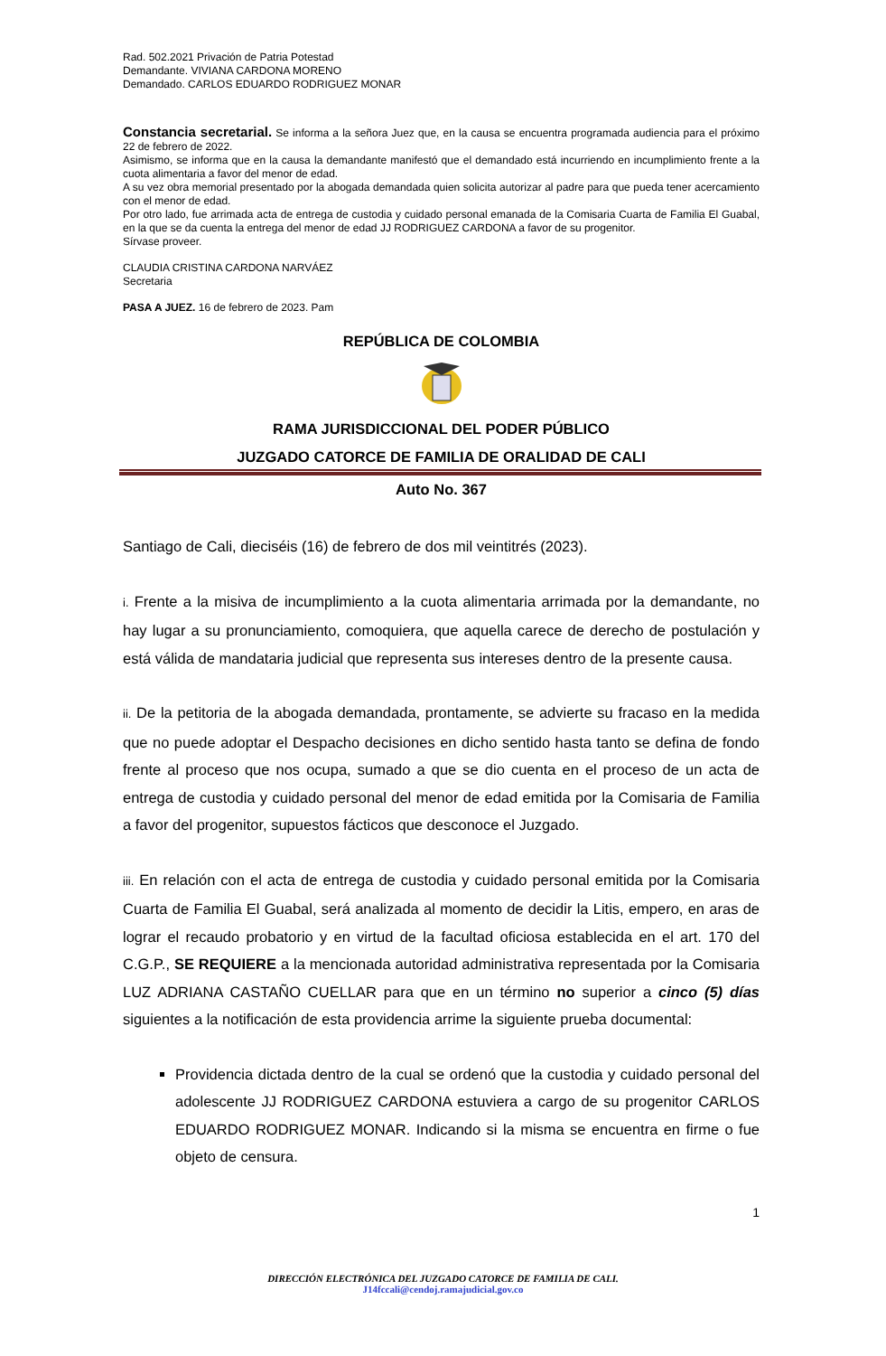Rad. 502.2021 Privación de Patria Potestad
Demandante. VIVIANA CARDONA MORENO
Demandado. CARLOS EDUARDO RODRIGUEZ MONAR
Constancia secretarial. Se informa a la señora Juez que, en la causa se encuentra programada audiencia para el próximo 22 de febrero de 2022.
Asimismo, se informa que en la causa la demandante manifestó que el demandado está incurriendo en incumplimiento frente a la cuota alimentaria a favor del menor de edad.
A su vez obra memorial presentado por la abogada demandada quien solicita autorizar al padre para que pueda tener acercamiento con el menor de edad.
Por otro lado, fue arrimada acta de entrega de custodia y cuidado personal emanada de la Comisaria Cuarta de Familia El Guabal, en la que se da cuenta la entrega del menor de edad JJ RODRIGUEZ CARDONA a favor de su progenitor.
Sírvase proveer.
CLAUDIA CRISTINA CARDONA NARVÁEZ
Secretaria
PASA A JUEZ. 16 de febrero de 2023. Pam
REPÚBLICA DE COLOMBIA
RAMA JURISDICCIONAL DEL PODER PÚBLICO
JUZGADO CATORCE DE FAMILIA DE ORALIDAD DE CALI
Auto No. 367
Santiago de Cali, dieciséis (16) de febrero de dos mil veintitrés (2023).
i. Frente a la misiva de incumplimiento a la cuota alimentaria arrimada por la demandante, no hay lugar a su pronunciamiento, comoquiera, que aquella carece de derecho de postulación y está válida de mandataria judicial que representa sus intereses dentro de la presente causa.
ii. De la petitoria de la abogada demandada, prontamente, se advierte su fracaso en la medida que no puede adoptar el Despacho decisiones en dicho sentido hasta tanto se defina de fondo frente al proceso que nos ocupa, sumado a que se dio cuenta en el proceso de un acta de entrega de custodia y cuidado personal del menor de edad emitida por la Comisaria de Familia a favor del progenitor, supuestos fácticos que desconoce el Juzgado.
iii. En relación con el acta de entrega de custodia y cuidado personal emitida por la Comisaria Cuarta de Familia El Guabal, será analizada al momento de decidir la Litis, empero, en aras de lograr el recaudo probatorio y en virtud de la facultad oficiosa establecida en el art. 170 del C.G.P., SE REQUIERE a la mencionada autoridad administrativa representada por la Comisaria LUZ ADRIANA CASTAÑO CUELLAR para que en un término no superior a cinco (5) días siguientes a la notificación de esta providencia arrime la siguiente prueba documental:
Providencia dictada dentro de la cual se ordenó que la custodia y cuidado personal del adolescente JJ RODRIGUEZ CARDONA estuviera a cargo de su progenitor CARLOS EDUARDO RODRIGUEZ MONAR. Indicando si la misma se encuentra en firme o fue objeto de censura.
1
DIRECCIÓN ELECTRÓNICA DEL JUZGADO CATORCE DE FAMILIA DE CALI.
J14fccali@cendoj.ramajudicial.gov.co